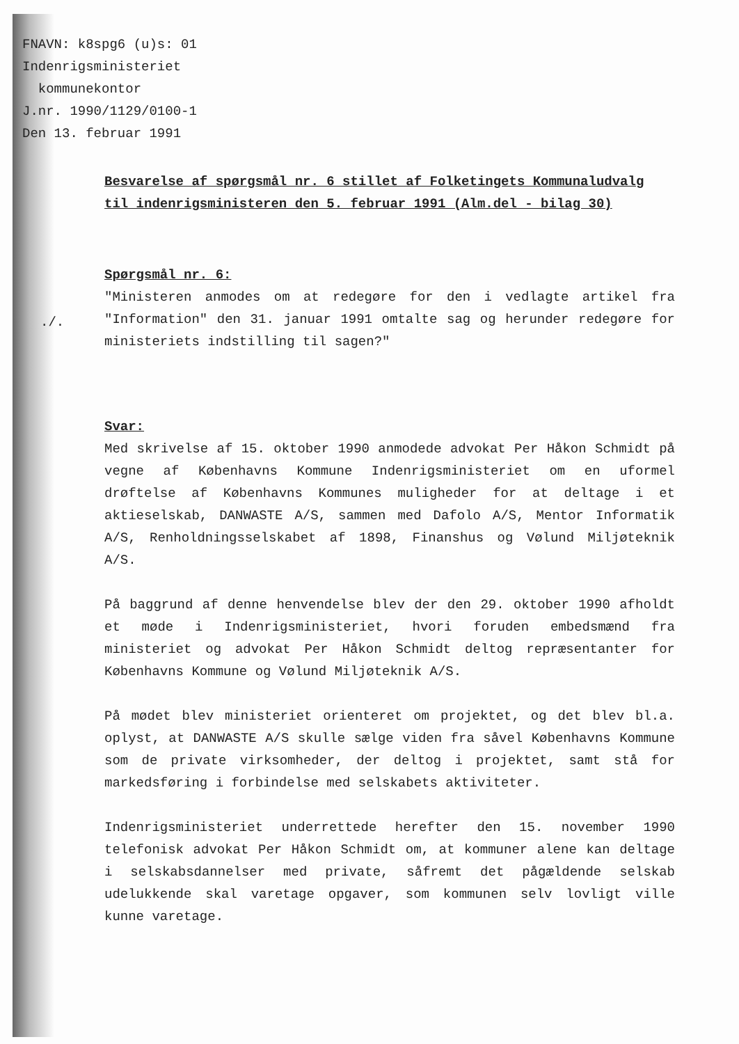FNAVN: k8spg6 (u)s: 01
Indenrigsministeriet
kommunekontor
J.nr. 1990/1129/0100-1
Den 13. februar 1991
./.
Besvarelse af spørgsmål nr. 6 stillet af Folketingets Kommunaludvalg til indenrigsministeren den 5. februar 1991 (Alm.del - bilag 30)
Spørgsmål nr. 6:
"Ministeren anmodes om at redegøre for den i vedlagte artikel fra "Information" den 31. januar 1991 omtalte sag og herunder redegøre for ministeriets indstilling til sagen?"
Svar:
Med skrivelse af 15. oktober 1990 anmodede advokat Per Håkon Schmidt på vegne af Københavns Kommune Indenrigsministeriet om en uformel drøftelse af Københavns Kommunes muligheder for at deltage i et aktieselskab, DANWASTE A/S, sammen med Dafolo A/S, Mentor Informatik A/S, Renholdningsselskabet af 1898, Finanshus og Vølund Miljøteknik A/S.
På baggrund af denne henvendelse blev der den 29. oktober 1990 afholdt et møde i Indenrigsministeriet, hvori foruden embedsmænd fra ministeriet og advokat Per Håkon Schmidt deltog repræsentanter for Københavns Kommune og Vølund Miljøteknik A/S.
På mødet blev ministeriet orienteret om projektet, og det blev bl.a. oplyst, at DANWASTE A/S skulle sælge viden fra såvel Københavns Kommune som de private virksomheder, der deltog i projektet, samt stå for markedsføring i forbindelse med selskabets aktiviteter.
Indenrigsministeriet underrettede herefter den 15. november 1990 telefonisk advokat Per Håkon Schmidt om, at kommuner alene kan deltage i selskabsdannelser med private, såfremt det pågældende selskab udelukkende skal varetage opgaver, som kommunen selv lovligt ville kunne varetage.